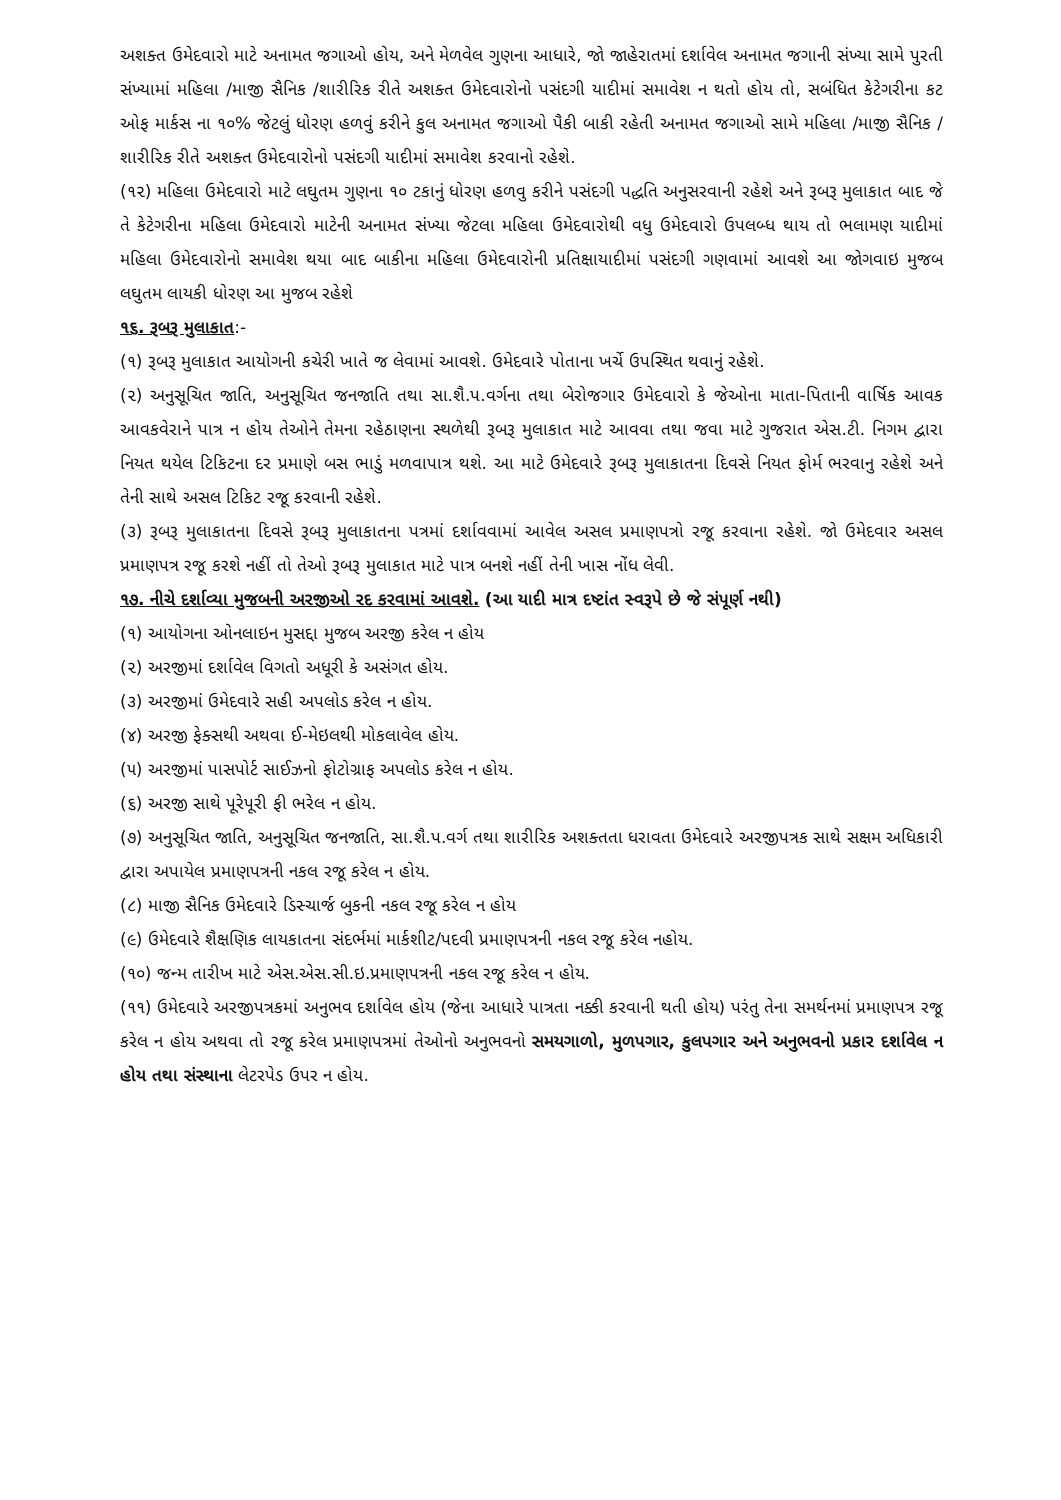અશક્ત ઉમેદવારો માટે અનામત જગાઓ હોય, અને મેળવેલ ગુણના આધારે, જો જાહેરાતમાં દર્શાવેલ અનામત જગાની સંખ્યા સામે પુરતી સંખ્યામાં મહિલા /માજી સૈનિક /શારીરિક રીતે અશક્ત ઉમેદવારોનો પસંદગી યાદીમાં સમાવેશ ન થતો હોય તો, સબંધિત કેટેગરીના કટ ઓફ માર્કસ ના ૧૦% જેટલું ધોરણ હળવું કરીને કુલ અનામત જગાઓ પૈકી બાકી રહેતી અનામત જગાઓ સામે મહિલા /માજી સૈનિક /શારીરિક રીતે અશક્ત ઉમેદવારોનો પસંદગી યાદીમાં સમાવેશ કરવાનો રહેશે.
(૧૨) મહિલા ઉમેદવારો માટે લઘુતમ ગુણના ૧૦ ટકાનું ધોરણ હળવુ કરીને પસંદગી પદ્ધતિ અનુસરવાની રહેશે અને રૂબરૂ મુલાકાત બાદ જે તે કેટેગરીના મહિલા ઉમેદવારો માટેની અનામત સંખ્યા જેટલા મહિલા ઉમેદવારોથી વધુ ઉમેદવારો ઉપલબ્ધ થાય તો ભલામણ યાદીમાં મહિલા ઉમેદવારોનો સમાવેશ થયા બાદ બાકીના મહિલા ઉમેદવારોની પ્રતિક્ષાયાદીમાં પસંદગી ગણવામાં આવશે આ જોગવાઇ મુજબ લઘુતમ લાયકી ધોરણ આ મુજબ રહેશે
૧૬. રૂબરૂ મુલાકાત:-
(૧) રૂબરૂ મુલાકાત આયોગની કચેરી ખાતે જ લેવામાં આવશે. ઉમેદવારે પોતાના ખર્ચે ઉપસ્થિત થવાનું રહેશે.
(૨) અનુસૂચિત જાતિ, અનુસૂચિત જનજાતિ તથા સા.શૈ.પ.વર્ગના તથા બેરોજગાર ઉમેદવારો કે જેઓના માતા-પિતાની વાર્ષિક આવક આવકવેરાને પાત્ર ન હોય તેઓને તેમના રહેઠાણના સ્થળેથી રૂબરૂ મુલાકાત માટે આવવા તથા જવા માટે ગુજરાત એસ.ટી. નિગમ દ્વારા નિયત થયેલ ટિકિટના દર પ્રમાણે બસ ભાડું મળવાપાત્ર થશે. આ માટે ઉમેદવારે રૂબરૂ મુલાકાતના દિવસે નિયત ફોર્મ ભરવાનુ રહેશે અને તેની સાથે અસલ ટિકિટ રજૂ કરવાની રહેશે.
(૩) રૂબરૂ મુલાકાતના દિવસે રૂબરૂ મુલાકાતના પત્રમાં દર્શાવવામાં આવેલ અસલ પ્રમાણપત્રો રજૂ કરવાના રહેશે. જો ઉમેદવાર અસલ પ્રમાણપત્ર રજૂ કરશે નહીં તો તેઓ રૂબરૂ મુલાકાત માટે પાત્ર બનશે નહીં તેની ખાસ નોંધ લેવી.
૧૭. નીચે દર્શાવ્યા મુજબની અરજીઓ રદ કરવામાં આવશે. (આ યાદી માત્ર દષ્ટાંત સ્વરૂપે છે જે સંપૂર્ણ નથી)
(૧) આયોગના ઓનલાઇન મુસદ્દા મુજબ અરજી કરેલ ન હોય
(૨) અરજીમાં દર્શાવેલ વિગતો અધૂરી કે અસંગત હોય.
(૩) અરજીમાં ઉમેદવારે સહી અપલોડ કરેલ ન હોય.
(૪) અરજી ફેક્સથી અથવા ઈ-મેઇલથી મોકલાવેલ હોય.
(૫) અરજીમાં પાસપોર્ટ સાઈઝનો ફોટોગ્રાફ અપલોડ કરેલ ન હોય.
(૬) અરજી સાથે પૂરેપૂરી ફી ભરેલ ન હોય.
(૭) અનુસૂચિત જાતિ, અનુસૂચિત જનજાતિ, સા.શૈ.પ.વર્ગ તથા શારીરિક અશક્તતા ધરાવતા ઉમેદવારે અરજીપત્રક સાથે સક્ષમ અધિકારી દ્વારા અપાયેલ પ્રમાણપત્રની નકલ રજૂ કરેલ ન હોય.
(૮) માજી સૈનિક ઉમેદવારે ડિસ્ચાર્જ બુકની નકલ રજૂ કરેલ ન હોય
(૯) ઉમેદવારે શૈક્ષણિક લાયકાતના સંદર્ભમાં માર્કશીટ/પદવી પ્રમાણપત્રની નકલ રજૂ કરેલ નહોય.
(૧૦) જન્મ તારીખ માટે એસ.એસ.સી.ઇ.પ્રમાણપત્રની નકલ રજૂ કરેલ ન હોય.
(૧૧) ઉમેદવારે અરજીપત્રકમાં અનુભવ દર્શાવેલ હોય (જેના આધારે પાત્રતા નક્કી કરવાની થતી હોય) પરંતુ તેના સમર્થનમાં પ્રમાણપત્ર રજૂ કરેલ ન હોય અથવા તો રજૂ કરેલ પ્રમાણપત્રમાં તેઓનો અનુભવનો સમયગાળો, મુળપગાર, કુલપગાર અને અનુભવનો પ્રકાર દર્શાવેલ ન હોય તથા સંસ્થાના લેટરપેડ ઉપર ન હોય.